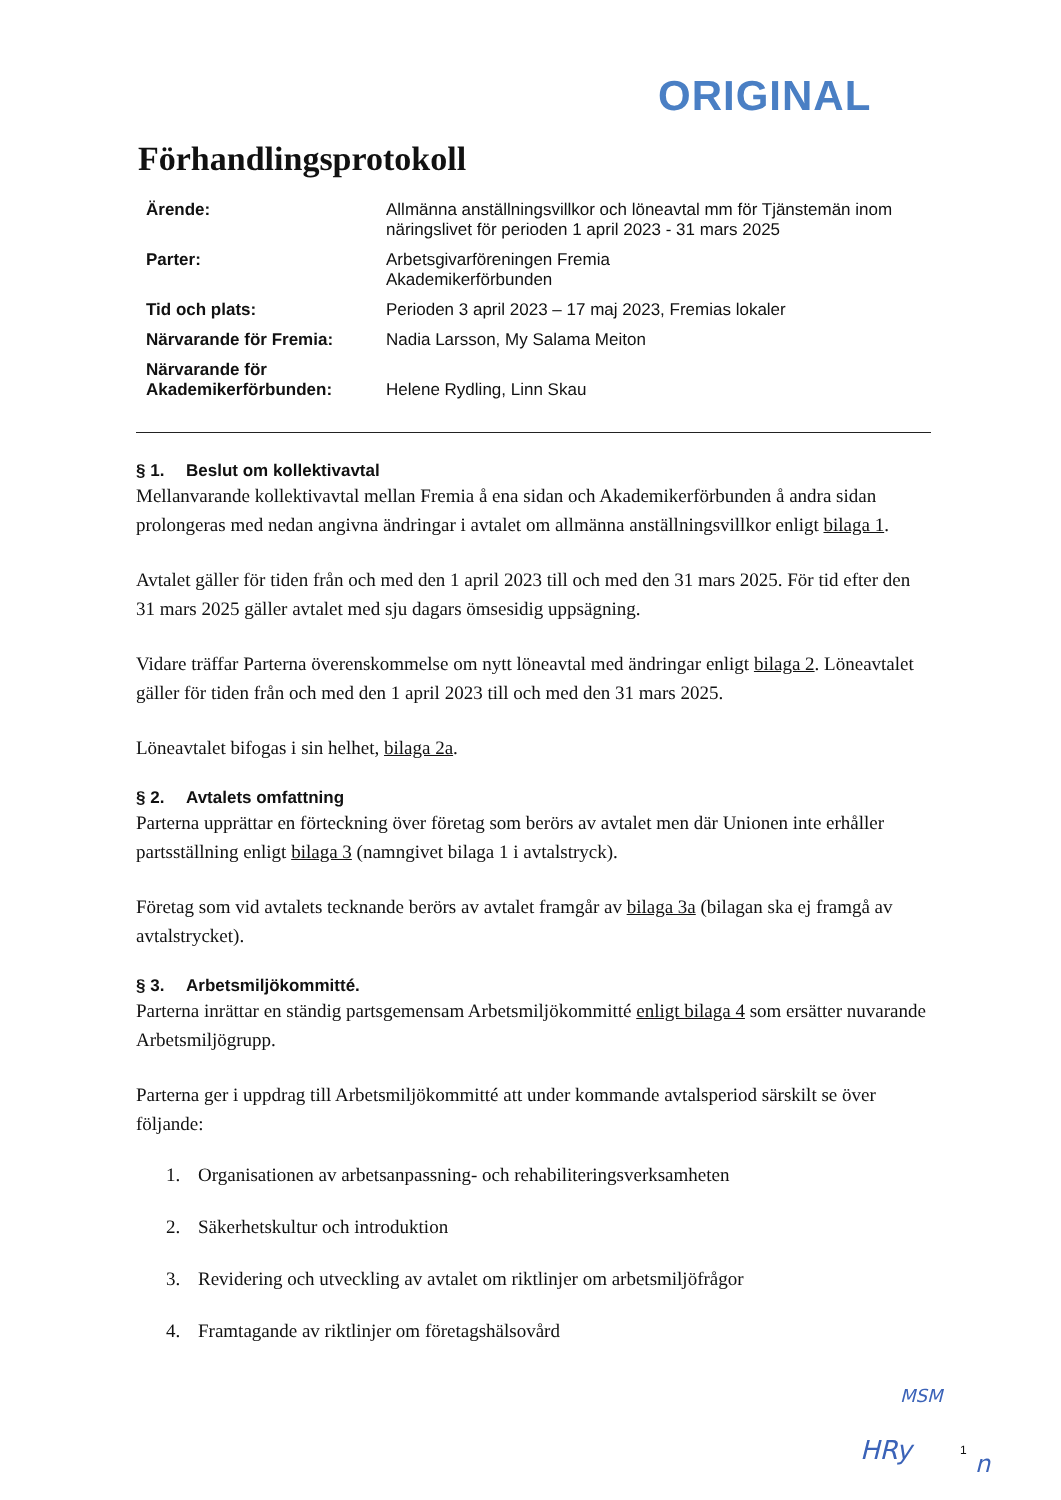ORIGINAL
Förhandlingsprotokoll
| Ärende: | Allmänna anställningsvillkor och löneavtal mm för Tjänstemän inom näringslivet för perioden 1 april 2023 - 31 mars 2025 |
| Parter: | Arbetsgivarföreningen Fremia Akademikerförbunden |
| Tid och plats: | Perioden 3 april 2023 – 17 maj 2023, Fremias lokaler |
| Närvarande för Fremia: | Nadia Larsson, My Salama Meiton |
| Närvarande för Akademikerförbunden: | Helene Rydling, Linn Skau |
§ 1. Beslut om kollektivavtal
Mellanvarande kollektivavtal mellan Fremia å ena sidan och Akademikerförbunden å andra sidan prolongeras med nedan angivna ändringar i avtalet om allmänna anställningsvillkor enligt bilaga 1.
Avtalet gäller för tiden från och med den 1 april 2023 till och med den 31 mars 2025. För tid efter den 31 mars 2025 gäller avtalet med sju dagars ömsesidig uppsägning.
Vidare träffar Parterna överenskommelse om nytt löneavtal med ändringar enligt bilaga 2. Löneavtalet gäller för tiden från och med den 1 april 2023 till och med den 31 mars 2025.
Löneavtalet bifogas i sin helhet, bilaga 2a.
§ 2. Avtalets omfattning
Parterna upprättar en förteckning över företag som berörs av avtalet men där Unionen inte erhåller partsställning enligt bilaga 3 (namngivet bilaga 1 i avtalstryck).
Företag som vid avtalets tecknande berörs av avtalet framgår av bilaga 3a (bilagan ska ej framgå av avtalstrycket).
§ 3. Arbetsmiljökommitté.
Parterna inrättar en ständig partsgemensam Arbetsmiljökommitté enligt bilaga 4 som ersätter nuvarande Arbetsmiljögrupp.
Parterna ger i uppdrag till Arbetsmiljökommitté att under kommande avtalsperiod särskilt se över följande:
1. Organisationen av arbetsanpassning- och rehabiliteringsverksamheten
2. Säkerhetskultur och introduktion
3. Revidering och utveckling av avtalet om riktlinjer om arbetsmiljöfrågor
4. Framtagande av riktlinjer om företagshälsovård
MSM
HRy n
1